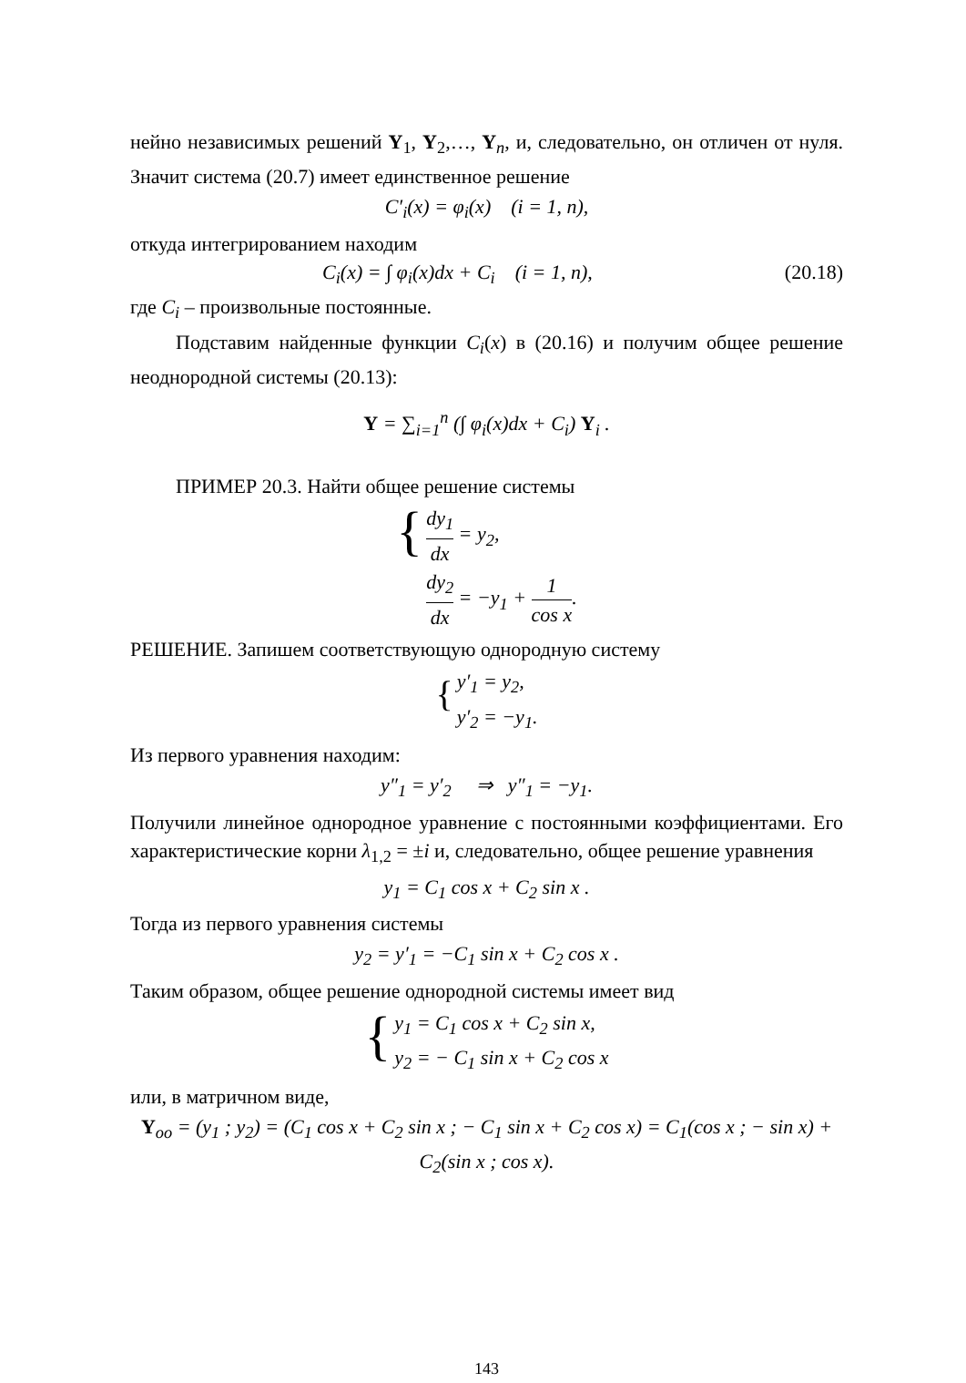нейно независимых решений Y<sub>1</sub>, Y<sub>2</sub>,…, Y<sub>n</sub>, и, следовательно, он отличен от нуля. Значит система (20.7) имеет единственное решение
C′<sub>i</sub>(x) = φ<sub>i</sub>(x) (i = 1, n),
откуда интегрированием находим
C<sub>i</sub>(x) = ∫ φ<sub>i</sub>(x)dx + C<sub>i</sub> (i = 1, n), (20.18)
где C<sub>i</sub> – произвольные постоянные.
Подставим найденные функции C<sub>i</sub>(x) в (20.16) и получим общее решение неоднородной системы (20.13):
Y = ∑<sub>i=1</sub><sup>n</sup> (∫ φ<sub>i</sub>(x)dx + C<sub>i</sub>) Y<sub>i</sub> .
ПРИМЕР 20.3. Найти общее решение системы
{
dy<sub>1</sub> dx = y<sub>2</sub>,
dy<sub>2</sub> dx = −y<sub>1</sub> + 1 cos x.
РЕШЕНИЕ. Запишем соответствующую однородную систему
{
y′<sub>1</sub> = y<sub>2</sub>,
y′<sub>2</sub> = −y<sub>1</sub>.
Из первого уравнения находим:
y″<sub>1</sub> = y′<sub>2</sub> ⇒ y″<sub>1</sub> = −y<sub>1</sub>.
Получили линейное однородное уравнение с постоянными коэффициентами. Его характеристические корни λ<sub>1,2</sub> = ±i и, следовательно, общее решение уравнения
y<sub>1</sub> = C<sub>1</sub> cos x + C<sub>2</sub> sin x .
Тогда из первого уравнения системы
y<sub>2</sub> = y′<sub>1</sub> = −C<sub>1</sub> sin x + C<sub>2</sub> cos x .
Таким образом, общее решение однородной системы имеет вид
{
y<sub>1</sub> = C<sub>1</sub> cos x + C<sub>2</sub> sin x,
y<sub>2</sub> = − C<sub>1</sub> sin x + C<sub>2</sub> cos x
или, в матричном виде,
Y<sub>oo</sub> = (y<sub>1</sub> ; y<sub>2</sub>) = (C<sub>1</sub> cos x + C<sub>2</sub> sin x ; − C<sub>1</sub> sin x + C<sub>2</sub> cos x) = C<sub>1</sub>(cos x ; − sin x) + C<sub>2</sub>(sin x ; cos x).
143